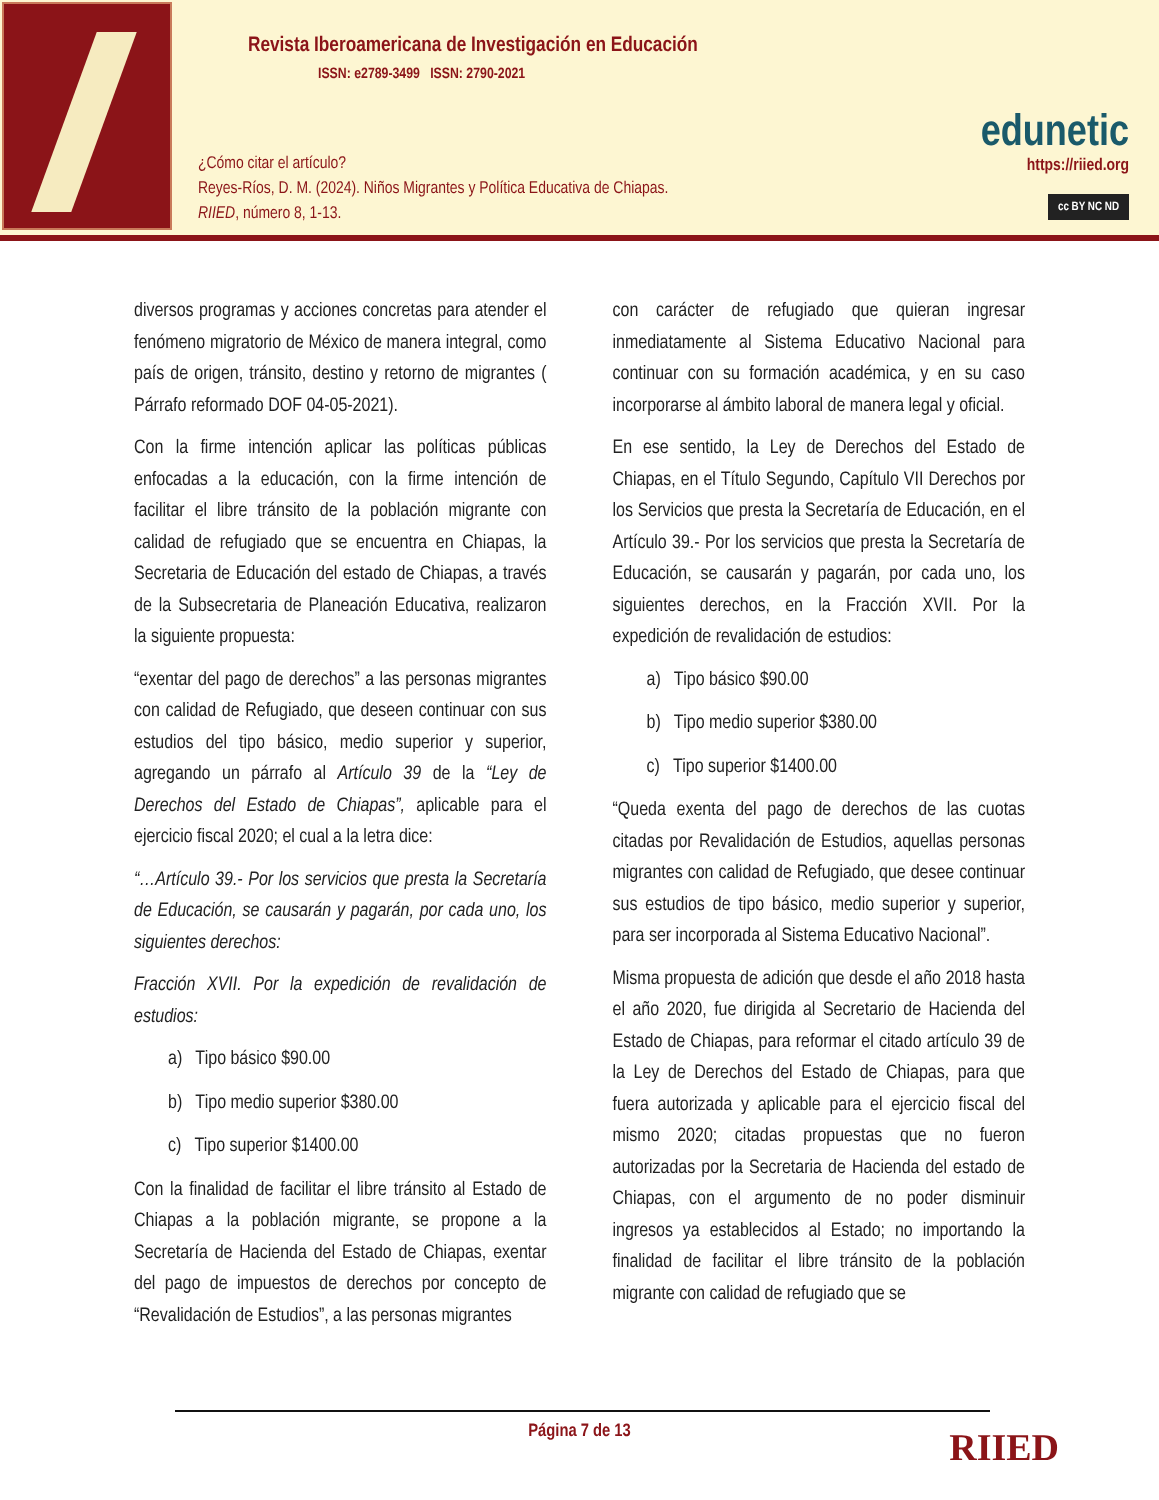Revista Iberoamericana de Investigación en Educación
ISSN: e2789-3499 ISSN: 2790-2021
¿Cómo citar el artículo?
Reyes-Ríos, D. M. (2024). Niños Migrantes y Política Educativa de Chiapas.
RIIED, número 8, 1-13.
edunetic
https://riied.org
cc BY NC ND
diversos programas y acciones concretas para atender el fenómeno migratorio de México de manera integral, como país de origen, tránsito, destino y retorno de migrantes ( Párrafo reformado DOF 04-05-2021).
Con la firme intención aplicar las políticas públicas enfocadas a la educación, con la firme intención de facilitar el libre tránsito de la población migrante con calidad de refugiado que se encuentra en Chiapas, la Secretaria de Educación del estado de Chiapas, a través de la Subsecretaria de Planeación Educativa, realizaron la siguiente propuesta:
“exentar del pago de derechos” a las personas migrantes con calidad de Refugiado, que deseen continuar con sus estudios del tipo básico, medio superior y superior, agregando un párrafo al Artículo 39 de la “Ley de Derechos del Estado de Chiapas”, aplicable para el ejercicio fiscal 2020; el cual a la letra dice:
“…Artículo 39.- Por los servicios que presta la Secretaría de Educación, se causarán y pagarán, por cada uno, los siguientes derechos:
Fracción XVII. Por la expedición de revalidación de estudios:
a) Tipo básico $90.00
b) Tipo medio superior $380.00
c) Tipo superior $1400.00
Con la finalidad de facilitar el libre tránsito al Estado de Chiapas a la población migrante, se propone a la Secretaría de Hacienda del Estado de Chiapas, exentar del pago de impuestos de derechos por concepto de “Revalidación de Estudios”, a las personas migrantes
con carácter de refugiado que quieran ingresar inmediatamente al Sistema Educativo Nacional para continuar con su formación académica, y en su caso incorporarse al ámbito laboral de manera legal y oficial.
En ese sentido, la Ley de Derechos del Estado de Chiapas, en el Título Segundo, Capítulo VII Derechos por los Servicios que presta la Secretaría de Educación, en el Artículo 39.- Por los servicios que presta la Secretaría de Educación, se causarán y pagarán, por cada uno, los siguientes derechos, en la Fracción XVII. Por la expedición de revalidación de estudios:
a) Tipo básico $90.00
b) Tipo medio superior $380.00
c) Tipo superior $1400.00
“Queda exenta del pago de derechos de las cuotas citadas por Revalidación de Estudios, aquellas personas migrantes con calidad de Refugiado, que desee continuar sus estudios de tipo básico, medio superior y superior, para ser incorporada al Sistema Educativo Nacional”.
Misma propuesta de adición que desde el año 2018 hasta el año 2020, fue dirigida al Secretario de Hacienda del Estado de Chiapas, para reformar el citado artículo 39 de la Ley de Derechos del Estado de Chiapas, para que fuera autorizada y aplicable para el ejercicio fiscal del mismo 2020; citadas propuestas que no fueron autorizadas por la Secretaria de Hacienda del estado de Chiapas, con el argumento de no poder disminuir ingresos ya establecidos al Estado; no importando la finalidad de facilitar el libre tránsito de la población migrante con calidad de refugiado que se
Página 7 de 13 RIIED